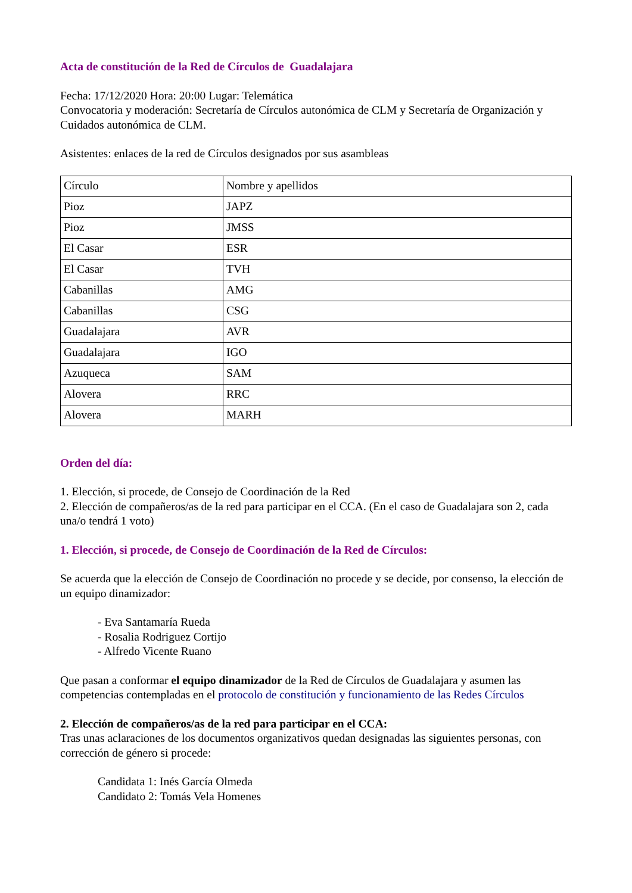Acta de constitución de la Red de Círculos de Guadalajara
Fecha: 17/12/2020 Hora: 20:00 Lugar: Telemática
Convocatoria y moderación: Secretaría de Círculos autonómica de CLM y Secretaría de Organización y Cuidados autonómica de CLM.
Asistentes: enlaces de la red de Círculos designados por sus asambleas
| Círculo | Nombre y apellidos |
| Pioz | JAPZ |
| Pioz | JMSS |
| El Casar | ESR |
| El Casar | TVH |
| Cabanillas | AMG |
| Cabanillas | CSG |
| Guadalajara | AVR |
| Guadalajara | IGO |
| Azuqueca | SAM |
| Alovera | RRC |
| Alovera | MARH |
Orden del día:
1. Elección, si procede, de Consejo de Coordinación de la Red
2. Elección de compañeros/as de la red para participar en el CCA. (En el caso de Guadalajara son 2, cada una/o tendrá 1 voto)
1. Elección, si procede, de Consejo de Coordinación de la Red de Círculos:
Se acuerda que la elección de Consejo de Coordinación no procede y se decide, por consenso, la elección de un equipo dinamizador:
- Eva Santamaría Rueda
- Rosalia Rodriguez Cortijo
- Alfredo Vicente Ruano
Que pasan a conformar el equipo dinamizador de la Red de Círculos de Guadalajara y asumen las competencias contempladas en el protocolo de constitución y funcionamiento de las Redes Círculos
2. Elección de compañeros/as de la red para participar en el CCA:
Tras unas aclaraciones de los documentos organizativos quedan designadas las siguientes personas, con corrección de género si procede:
Candidata 1: Inés García Olmeda
Candidato 2: Tomás Vela Homenes